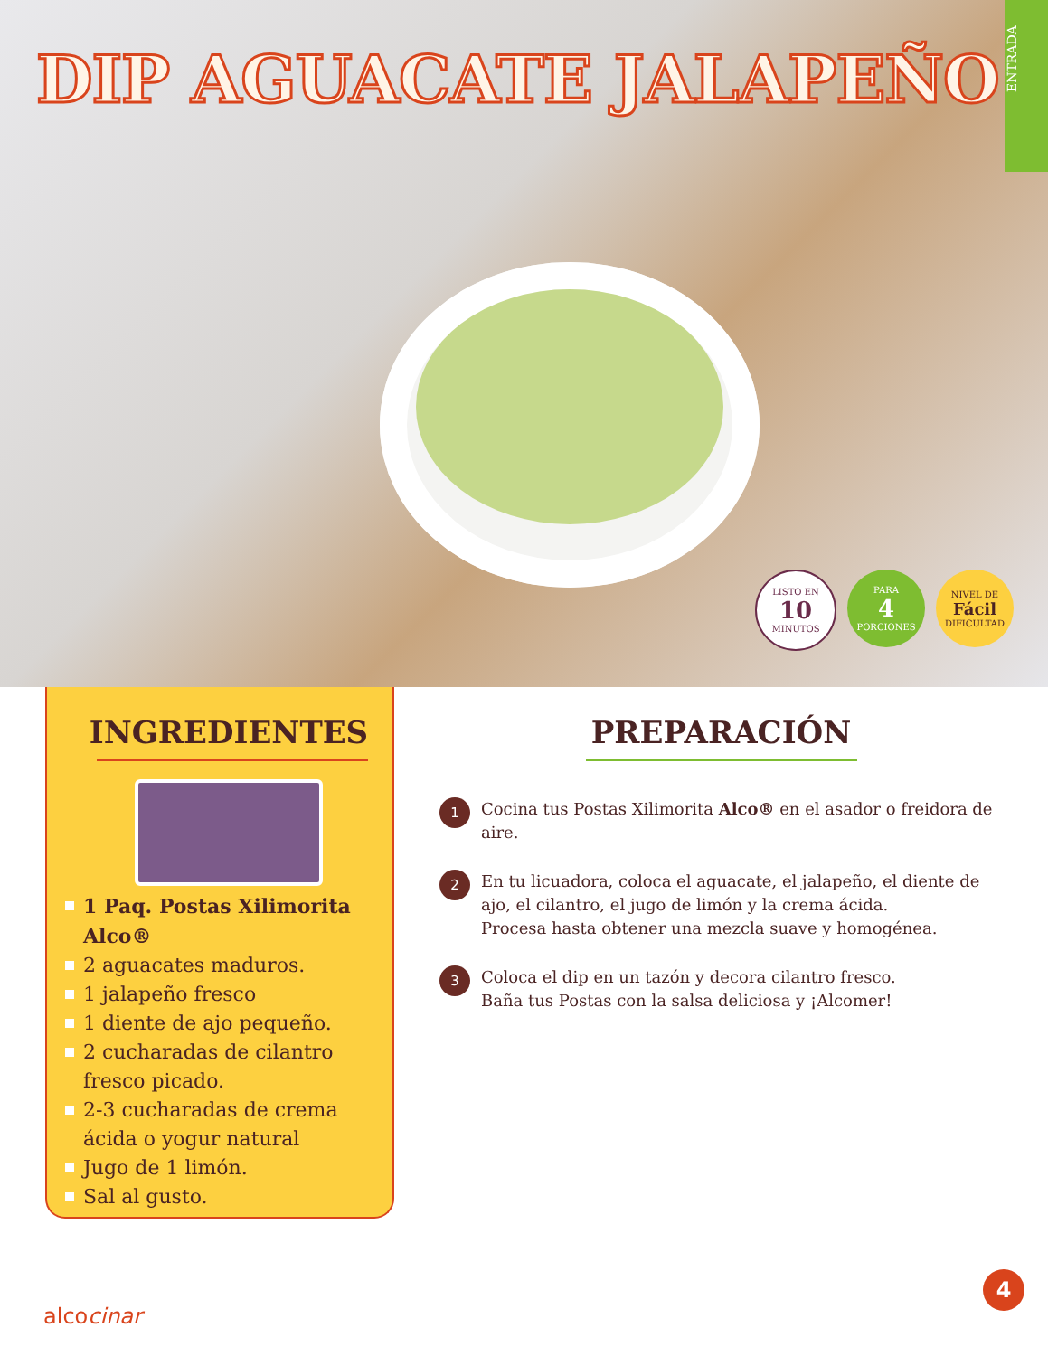DIP AGUACATE JALAPEÑO
ENTRADA
LISTO EN
10
MINUTOS
PARA
4
PORCIONES
NIVEL DE
Fácil
DIFICULTAD
INGREDIENTES
1 Paq. Postas Xilimorita Alco®
2 aguacates maduros.
1 jalapeño fresco
1 diente de ajo pequeño.
2 cucharadas de cilantro fresco picado.
2-3 cucharadas de crema ácida o yogur natural
Jugo de 1 limón.
Sal al gusto.
PREPARACIÓN
1
Cocina tus Postas Xilimorita Alco® en el asador o freidora de aire.
2
En tu licuadora, coloca el aguacate, el jalapeño, el diente de ajo, el cilantro, el jugo de limón y la crema ácida.
Procesa hasta obtener una mezcla suave y homogénea.
3
Coloca el dip en un tazón y decora cilantro fresco.
Baña tus Postas con la salsa deliciosa y ¡Alcomer!
alcocinar
4